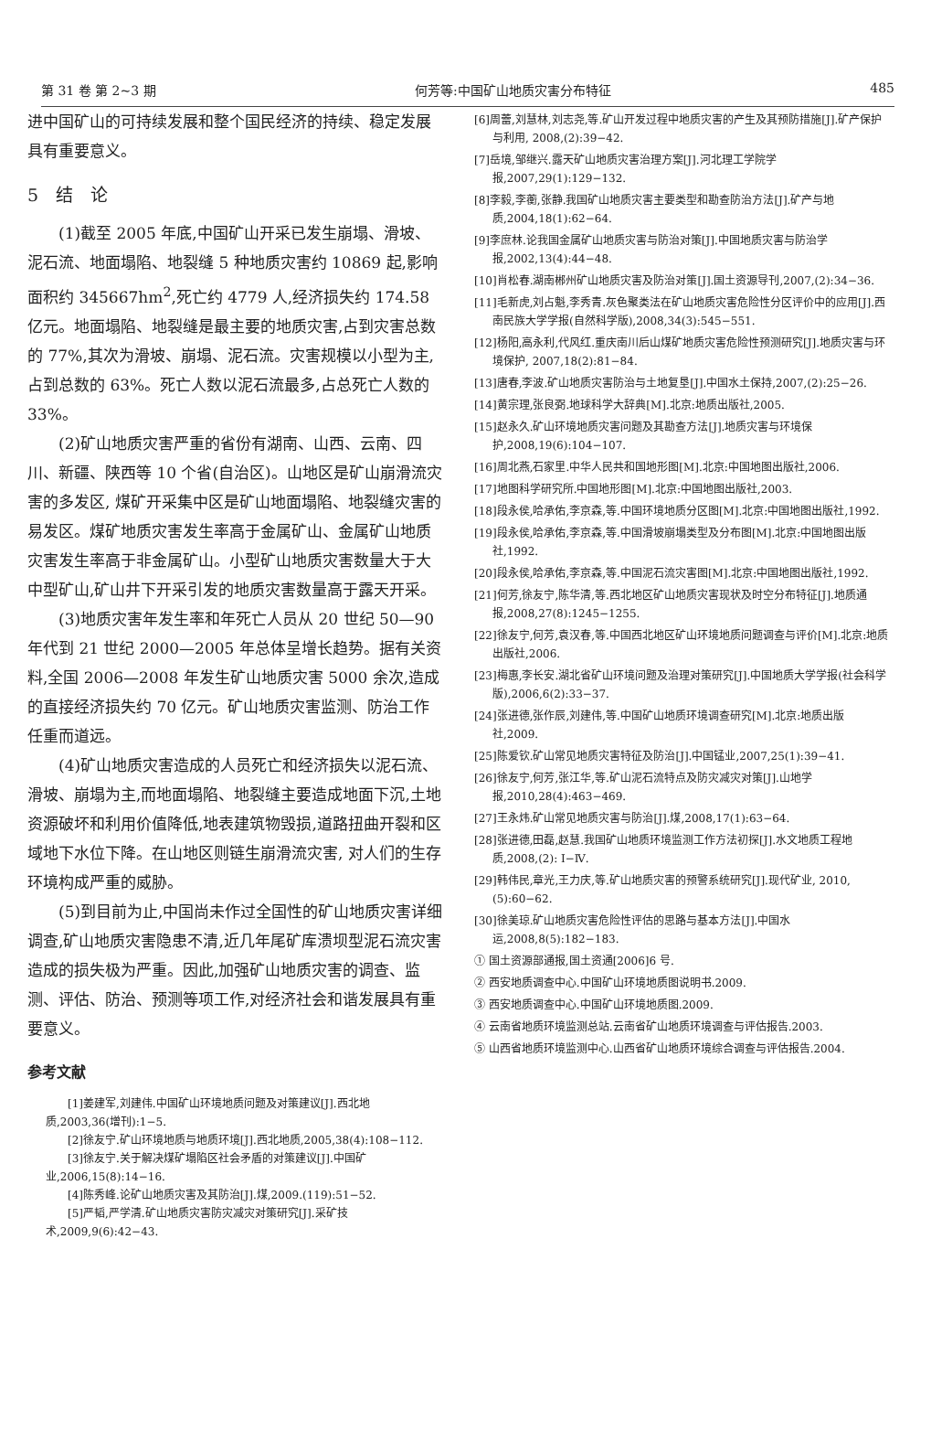第 31 卷 第 2~3 期 何芳等:中国矿山地质灾害分布特征 485
进中国矿山的可持续发展和整个国民经济的持续、稳定发展具有重要意义。
5　结　论
(1)截至 2005 年底,中国矿山开采已发生崩塌、滑坡、泥石流、地面塌陷、地裂缝 5 种地质灾害约 10869 起,影响面积约 345667hm<sup>2</sup>,死亡约 4779 人,经济损失约 174.58 亿元。地面塌陷、地裂缝是最主要的地质灾害,占到灾害总数的 77%,其次为滑坡、崩塌、泥石流。灾害规模以小型为主,占到总数的 63%。死亡人数以泥石流最多,占总死亡人数的 33%。
(2)矿山地质灾害严重的省份有湖南、山西、云南、四川、新疆、陕西等 10 个省(自治区)。山地区是矿山崩滑流灾害的多发区, 煤矿开采集中区是矿山地面塌陷、地裂缝灾害的易发区。煤矿地质灾害发生率高于金属矿山、金属矿山地质灾害发生率高于非金属矿山。小型矿山地质灾害数量大于大中型矿山,矿山井下开采引发的地质灾害数量高于露天开采。
(3)地质灾害年发生率和年死亡人员从 20 世纪 50—90 年代到 21 世纪 2000—2005 年总体呈增长趋势。据有关资料,全国 2006—2008 年发生矿山地质灾害 5000 余次,造成的直接经济损失约 70 亿元。矿山地质灾害监测、防治工作任重而道远。
(4)矿山地质灾害造成的人员死亡和经济损失以泥石流、滑坡、崩塌为主,而地面塌陷、地裂缝主要造成地面下沉,土地资源破坏和利用价值降低,地表建筑物毁损,道路扭曲开裂和区域地下水位下降。在山地区则链生崩滑流灾害, 对人们的生存环境构成严重的威胁。
(5)到目前为止,中国尚未作过全国性的矿山地质灾害详细调查,矿山地质灾害隐患不清,近几年尾矿库溃坝型泥石流灾害造成的损失极为严重。因此,加强矿山地质灾害的调查、监测、评估、防治、预测等项工作,对经济社会和谐发展具有重要意义。
参考文献
[1]姜建军,刘建伟.中国矿山环境地质问题及对策建议[J].西北地质,2003,36(增刊):1−5.
[2]徐友宁.矿山环境地质与地质环境[J].西北地质,2005,38(4):108−112.
[3]徐友宁.关于解决煤矿塌陷区社会矛盾的对策建议[J].中国矿业,2006,15(8):14−16.
[4]陈秀峰.论矿山地质灾害及其防治[J].煤,2009.(119):51−52.
[5]严韬,严学清.矿山地质灾害防灾减灾对策研究[J].采矿技术,2009,9(6):42−43.
[6]周蕾,刘慧林,刘志尧,等.矿山开发过程中地质灾害的产生及其预防措施[J].矿产保护与利用, 2008,(2):39−42.
[7]岳境,邹继兴.露天矿山地质灾害治理方案[J].河北理工学院学报,2007,29(1):129−132.
[8]李毅,李蘅,张静.我国矿山地质灾害主要类型和勘查防治方法[J].矿产与地质,2004,18(1):62−64.
[9]李庶林.论我国金属矿山地质灾害与防治对策[J].中国地质灾害与防治学报,2002,13(4):44−48.
[10]肖松春.湖南郴州矿山地质灾害及防治对策[J].国土资源导刊,2007,(2):34−36.
[11]毛新虎,刘占魁,李秀青.灰色聚类法在矿山地质灾害危险性分区评价中的应用[J].西南民族大学学报(自然科学版),2008,34(3):545−551.
[12]杨阳,高永利,代风红.重庆南川后山煤矿地质灾害危险性预测研究[J].地质灾害与环境保护, 2007,18(2):81−84.
[13]唐春,李波.矿山地质灾害防治与土地复垦[J].中国水土保持,2007,(2):25−26.
[14]黄宗理,张良弼.地球科学大辞典[M].北京:地质出版社,2005.
[15]赵永久.矿山环境地质灾害问题及其勘查方法[J].地质灾害与环境保护,2008,19(6):104−107.
[16]周北燕,石家里.中华人民共和国地形图[M].北京:中国地图出版社,2006.
[17]地图科学研究所.中国地形图[M].北京:中国地图出版社,2003.
[18]段永侯,哈承佑,李京森,等.中国环境地质分区图[M].北京:中国地图出版社,1992.
[19]段永侯,哈承佑,李京森,等.中国滑坡崩塌类型及分布图[M].北京:中国地图出版社,1992.
[20]段永侯,哈承佑,李京森,等.中国泥石流灾害图[M].北京:中国地图出版社,1992.
[21]何芳,徐友宁,陈华清,等.西北地区矿山地质灾害现状及时空分布特征[J].地质通报,2008,27(8):1245−1255.
[22]徐友宁,何芳,袁汉春,等.中国西北地区矿山环境地质问题调查与评价[M].北京:地质出版社,2006.
[23]梅惠,李长安.湖北省矿山环境问题及治理对策研究[J].中国地质大学学报(社会科学版),2006,6(2):33−37.
[24]张进德,张作辰,刘建伟,等.中国矿山地质环境调查研究[M].北京:地质出版社,2009.
[25]陈爱钦.矿山常见地质灾害特征及防治[J].中国锰业,2007,25(1):39−41.
[26]徐友宁,何芳,张江华,等.矿山泥石流特点及防灾减灾对策[J].山地学报,2010,28(4):463−469.
[27]王永炜.矿山常见地质灾害与防治[J].煤,2008,17(1):63−64.
[28]张进德,田磊,赵慧.我国矿山地质环境监测工作方法初探[J].水文地质工程地质,2008,(2): Ⅰ−Ⅳ.
[29]韩伟民,章光,王力庆,等.矿山地质灾害的预警系统研究[J].现代矿业, 2010,(5):60−62.
[30]徐美琼.矿山地质灾害危险性评估的思路与基本方法[J].中国水运,2008,8(5):182−183.
① 国土资源部通报,国土资通[2006]6 号.
② 西安地质调查中心.中国矿山环境地质图说明书.2009.
③ 西安地质调查中心.中国矿山环境地质图.2009.
④ 云南省地质环境监测总站.云南省矿山地质环境调查与评估报告.2003.
⑤ 山西省地质环境监测中心.山西省矿山地质环境综合调查与评估报告.2004.